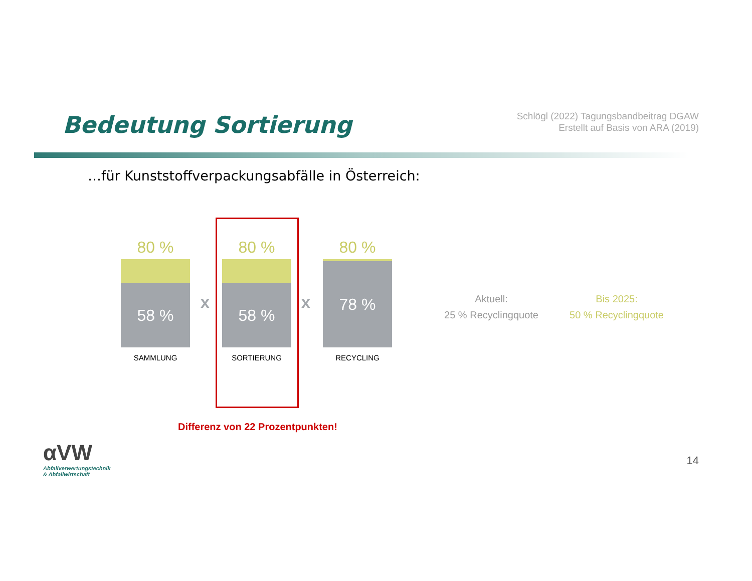Schlögl (2022) Tagungsbandbeitrag DGAW
Erstellt auf Basis von ARA (2019)
Bedeutung Sortierung
…für Kunststoffverpackungsabfälle in Österreich:
80 %
58 %
SAMMLUNG
x
80 %
58 %
SORTIERUNG
x
80 %
78 %
RECYCLING
Aktuell:
25 % Recyclingquote
Bis 2025:
50 % Recyclingquote
Differenz von 22 Prozentpunkten!
αVW
Abfallverwertungstechnik
& Abfallwirtschaft
14